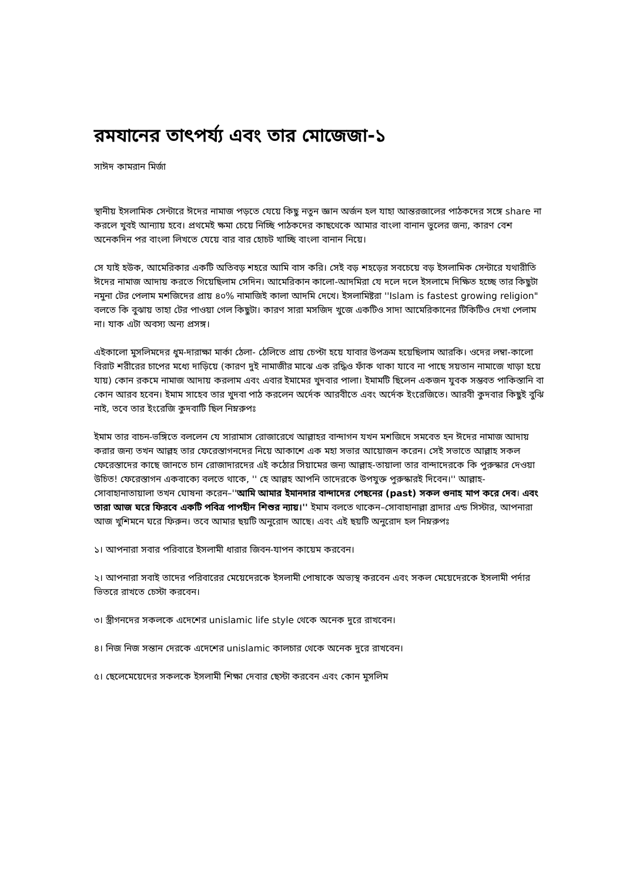রমযানের তাৎপর্য্য এবং তার মোজেজা-১
সাঈদ কামরান মির্জা
স্থানীয় ইসলামিক সেন্টারে ঈদের নামাজ পড়তে যেয়ে কিছু নতুন জ্ঞান অর্জন হল যাহা আন্তরজালের পাঠকদের সঙ্গে share না করলে খুবই আন্যায় হবে। প্রথমেই ক্ষমা চেয়ে নিচ্ছি পাঠকদের কাছথেকে আমার বাংলা বানান ভুলের জন্য, কারণ বেশ অনেকদিন পর বাংলা লিখতে যেয়ে বার বার হোচট খাচ্ছি বাংলা বানান নিয়ে।
সে যাই হউক, আমেরিকার একটি অতিবড় শহরে আমি বাস করি। সেই বড় শহড়ের সবচেয়ে বড় ইসলামিক সেন্টারে যথারীতি ঈদের নামাজ আদায় করতে গিয়েছিলাম সেদিন। আমেরিকান কালো-আদমিরা যে দলে দলে ইসলামে দিক্ষিত হচ্ছে তার কিছুটা নমুনা টের পেলাম মশজিদের প্রায় ৪০% নামাজিই কালা আদমি দেখে। ইসলামিষ্টরা ''Islam is fastest growing religion" বলতে কি বুঝায় তাহা টের পাওয়া গেল কিছুটা। কারণ সারা মসজিদ খুজে একটিও সাদা আমেরিকানের টিকিটিও দেখা পেলাম না। যাক এটা অবস্য অন্য প্রসঙ্গ।
এইকালো মুসলিমদের ধুম-দারাক্ষা মার্কা ঠেলা- ঠেলিতে প্রায় চেপ্টা হয়ে যাবার উপক্রম হয়েছিলাম আরকি। ওদের লম্বা-কালো বিরাট শরীরের চাপের মধ্যে দাড়িয়ে (কারণ দুই নামাজীর মাঝে এক রদ্ধিও ফাঁক থাকা যাবে না পাছে সয়তান নামাজে খাড়া হয়ে যায়) কোন রকমে নামাজ আদায় করলাম এবং এবার ইমামের খুদবার পালা। ইমামটি ছিলেন একজন যুবক সম্ভবত পাকিস্তানি বা কোন আরব হবেন। ইমাম সাহেব তার খুদবা পাঠ করলেন অর্দেক আরবীতে এবং অর্দেক ইংরেজিতে। আরবী কুদবার কিছুই বুঝি নাই, তবে তার ইংরেজি কুদবাটি ছিল নিম্নরুপঃ
ইমাম তার বাচন-ভঙ্গিতে বললেন যে সারামাস রোজারেখে আল্লাহর বান্দাগন যখন মশজিদে সমবেত হন ঈদের নামাজ আদায় করার জন্য তখন আল্লহ তার ফেরেস্তাগনদের নিয়ে আকাশে এক মহা সভার আয়োজন করেন। সেই সভাতে আল্লাহ সকল ফেরেস্তাদের কাছে জানতে চান রোজাদারদের এই কঠোর সিয়ামের জন্য আল্লাহ-তায়ালা তার বান্দাদেরকে কি পুরুস্কার দেওয়া উচিত! ফেরেস্তাগন একবাক্যে বলতে থাকে, '' হে আল্লহ আপনি তাদেরকে উপযুক্ত পুরুস্কারই দিবেন।'' আল্লাহ-সোবাহানাতায়ালা তখন ঘোষনা করেন–''আমি আমার ইমানদার বান্দাদের পেছনের (past) সকল গুনাহ মাপ করে দেব। এবং তারা আজ ঘরে ফিরবে একটি পবিত্র পাপহীন শিশুর ন্যায়।'' ইমাম বলতে থাকেন–সোবাহানাল্লা ব্রাদার এন্ড সিস্টার, আপনারা আজ খুশিমনে ঘরে ফিরুন। তবে আমার ছয়টি অনুরোদ আছে। এবং এই ছয়টি অনুরোদ হল নিম্নরুপঃ
১। আপনারা সবার পরিবারে ইসলামী ধারার জিবন-যাপন কায়েম করবেন।
২। আপনারা সবাই তাদের পরিবারের মেয়েদেরকে ইসলামী পোষাকে অভ্যস্থ করবেন এবং সকল মেয়েদেরকে ইসলামী পর্দার ভিতরে রাখতে চেস্টা করবেন।
৩। স্ত্রীগনদের সকলকে এদেশের unislamic life style থেকে অনেক দুরে রাখবেন।
৪। নিজ নিজ সন্তান দেরকে এদেশের unislamic কালচার থেকে অনেক দুরে রাখবেন।
৫। ছেলেমেয়েদের সকলকে ইসলামী শিক্ষা দেবার ছেস্টা করবেন এবং কোন মুসলিম